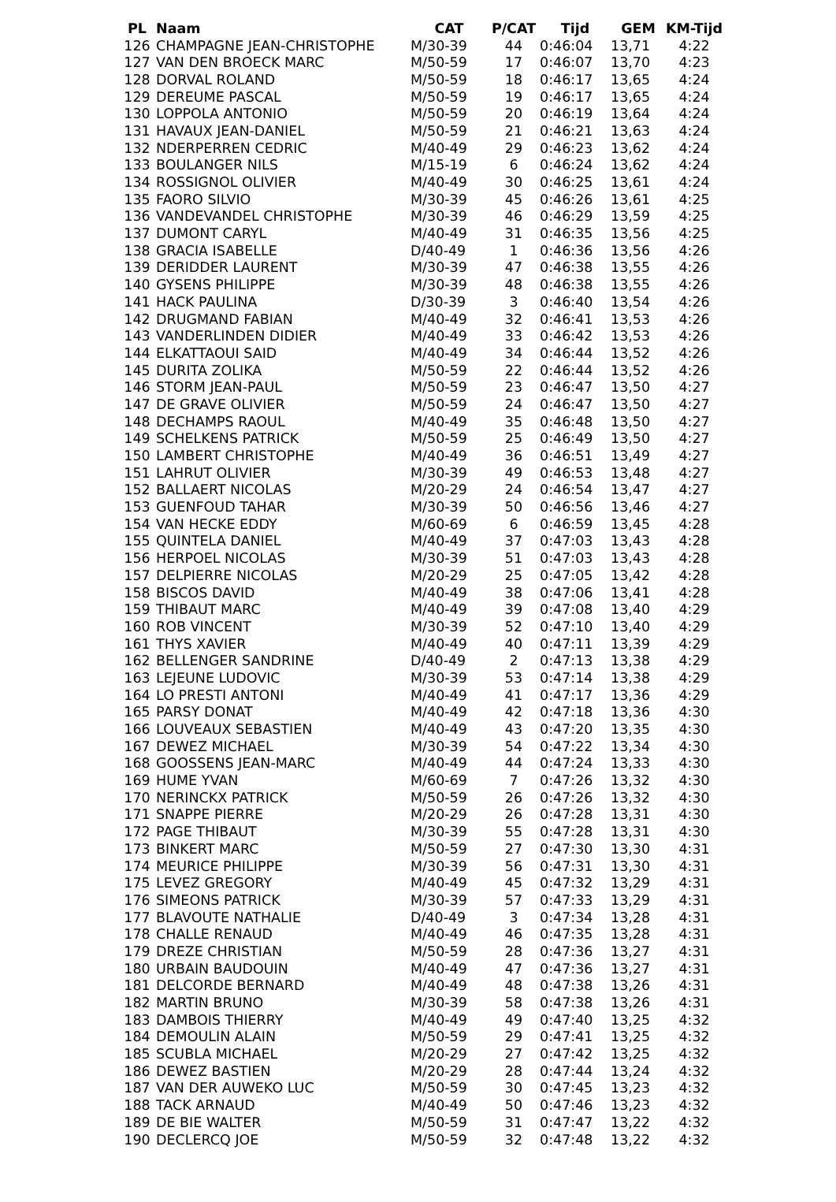| PL | Naam | CAT | P/CAT | Tijd | GEM | KM-Tijd |
| --- | --- | --- | --- | --- | --- | --- |
| 126 | CHAMPAGNE JEAN-CHRISTOPHE | M/30-39 | 44 | 0:46:04 | 13,71 | 4:22 |
| 127 | VAN DEN BROECK MARC | M/50-59 | 17 | 0:46:07 | 13,70 | 4:23 |
| 128 | DORVAL ROLAND | M/50-59 | 18 | 0:46:17 | 13,65 | 4:24 |
| 129 | DEREUME PASCAL | M/50-59 | 19 | 0:46:17 | 13,65 | 4:24 |
| 130 | LOPPOLA ANTONIO | M/50-59 | 20 | 0:46:19 | 13,64 | 4:24 |
| 131 | HAVAUX JEAN-DANIEL | M/50-59 | 21 | 0:46:21 | 13,63 | 4:24 |
| 132 | NDERPERREN CEDRIC | M/40-49 | 29 | 0:46:23 | 13,62 | 4:24 |
| 133 | BOULANGER NILS | M/15-19 | 6 | 0:46:24 | 13,62 | 4:24 |
| 134 | ROSSIGNOL OLIVIER | M/40-49 | 30 | 0:46:25 | 13,61 | 4:24 |
| 135 | FAORO SILVIO | M/30-39 | 45 | 0:46:26 | 13,61 | 4:25 |
| 136 | VANDEVANDEL CHRISTOPHE | M/30-39 | 46 | 0:46:29 | 13,59 | 4:25 |
| 137 | DUMONT CARYL | M/40-49 | 31 | 0:46:35 | 13,56 | 4:25 |
| 138 | GRACIA ISABELLE | D/40-49 | 1 | 0:46:36 | 13,56 | 4:26 |
| 139 | DERIDDER LAURENT | M/30-39 | 47 | 0:46:38 | 13,55 | 4:26 |
| 140 | GYSENS PHILIPPE | M/30-39 | 48 | 0:46:38 | 13,55 | 4:26 |
| 141 | HACK PAULINA | D/30-39 | 3 | 0:46:40 | 13,54 | 4:26 |
| 142 | DRUGMAND FABIAN | M/40-49 | 32 | 0:46:41 | 13,53 | 4:26 |
| 143 | VANDERLINDEN DIDIER | M/40-49 | 33 | 0:46:42 | 13,53 | 4:26 |
| 144 | ELKATTAOUI SAID | M/40-49 | 34 | 0:46:44 | 13,52 | 4:26 |
| 145 | DURITA ZOLIKA | M/50-59 | 22 | 0:46:44 | 13,52 | 4:26 |
| 146 | STORM JEAN-PAUL | M/50-59 | 23 | 0:46:47 | 13,50 | 4:27 |
| 147 | DE GRAVE OLIVIER | M/50-59 | 24 | 0:46:47 | 13,50 | 4:27 |
| 148 | DECHAMPS RAOUL | M/40-49 | 35 | 0:46:48 | 13,50 | 4:27 |
| 149 | SCHELKENS PATRICK | M/50-59 | 25 | 0:46:49 | 13,50 | 4:27 |
| 150 | LAMBERT CHRISTOPHE | M/40-49 | 36 | 0:46:51 | 13,49 | 4:27 |
| 151 | LAHRUT OLIVIER | M/30-39 | 49 | 0:46:53 | 13,48 | 4:27 |
| 152 | BALLAERT NICOLAS | M/20-29 | 24 | 0:46:54 | 13,47 | 4:27 |
| 153 | GUENFOUD TAHAR | M/30-39 | 50 | 0:46:56 | 13,46 | 4:27 |
| 154 | VAN HECKE EDDY | M/60-69 | 6 | 0:46:59 | 13,45 | 4:28 |
| 155 | QUINTELA DANIEL | M/40-49 | 37 | 0:47:03 | 13,43 | 4:28 |
| 156 | HERPOEL NICOLAS | M/30-39 | 51 | 0:47:03 | 13,43 | 4:28 |
| 157 | DELPIERRE NICOLAS | M/20-29 | 25 | 0:47:05 | 13,42 | 4:28 |
| 158 | BISCOS DAVID | M/40-49 | 38 | 0:47:06 | 13,41 | 4:28 |
| 159 | THIBAUT MARC | M/40-49 | 39 | 0:47:08 | 13,40 | 4:29 |
| 160 | ROB VINCENT | M/30-39 | 52 | 0:47:10 | 13,40 | 4:29 |
| 161 | THYS XAVIER | M/40-49 | 40 | 0:47:11 | 13,39 | 4:29 |
| 162 | BELLENGER SANDRINE | D/40-49 | 2 | 0:47:13 | 13,38 | 4:29 |
| 163 | LEJEUNE LUDOVIC | M/30-39 | 53 | 0:47:14 | 13,38 | 4:29 |
| 164 | LO PRESTI ANTONI | M/40-49 | 41 | 0:47:17 | 13,36 | 4:29 |
| 165 | PARSY DONAT | M/40-49 | 42 | 0:47:18 | 13,36 | 4:30 |
| 166 | LOUVEAUX SEBASTIEN | M/40-49 | 43 | 0:47:20 | 13,35 | 4:30 |
| 167 | DEWEZ MICHAEL | M/30-39 | 54 | 0:47:22 | 13,34 | 4:30 |
| 168 | GOOSSENS JEAN-MARC | M/40-49 | 44 | 0:47:24 | 13,33 | 4:30 |
| 169 | HUME YVAN | M/60-69 | 7 | 0:47:26 | 13,32 | 4:30 |
| 170 | NERINCKX PATRICK | M/50-59 | 26 | 0:47:26 | 13,32 | 4:30 |
| 171 | SNAPPE PIERRE | M/20-29 | 26 | 0:47:28 | 13,31 | 4:30 |
| 172 | PAGE THIBAUT | M/30-39 | 55 | 0:47:28 | 13,31 | 4:30 |
| 173 | BINKERT MARC | M/50-59 | 27 | 0:47:30 | 13,30 | 4:31 |
| 174 | MEURICE PHILIPPE | M/30-39 | 56 | 0:47:31 | 13,30 | 4:31 |
| 175 | LEVEZ GREGORY | M/40-49 | 45 | 0:47:32 | 13,29 | 4:31 |
| 176 | SIMEONS PATRICK | M/30-39 | 57 | 0:47:33 | 13,29 | 4:31 |
| 177 | BLAVOUTE NATHALIE | D/40-49 | 3 | 0:47:34 | 13,28 | 4:31 |
| 178 | CHALLE RENAUD | M/40-49 | 46 | 0:47:35 | 13,28 | 4:31 |
| 179 | DREZE CHRISTIAN | M/50-59 | 28 | 0:47:36 | 13,27 | 4:31 |
| 180 | URBAIN BAUDOUIN | M/40-49 | 47 | 0:47:36 | 13,27 | 4:31 |
| 181 | DELCORDE BERNARD | M/40-49 | 48 | 0:47:38 | 13,26 | 4:31 |
| 182 | MARTIN BRUNO | M/30-39 | 58 | 0:47:38 | 13,26 | 4:31 |
| 183 | DAMBOIS THIERRY | M/40-49 | 49 | 0:47:40 | 13,25 | 4:32 |
| 184 | DEMOULIN ALAIN | M/50-59 | 29 | 0:47:41 | 13,25 | 4:32 |
| 185 | SCUBLA MICHAEL | M/20-29 | 27 | 0:47:42 | 13,25 | 4:32 |
| 186 | DEWEZ BASTIEN | M/20-29 | 28 | 0:47:44 | 13,24 | 4:32 |
| 187 | VAN DER AUWEKO LUC | M/50-59 | 30 | 0:47:45 | 13,23 | 4:32 |
| 188 | TACK ARNAUD | M/40-49 | 50 | 0:47:46 | 13,23 | 4:32 |
| 189 | DE BIE WALTER | M/50-59 | 31 | 0:47:47 | 13,22 | 4:32 |
| 190 | DECLERCQ JOE | M/50-59 | 32 | 0:47:48 | 13,22 | 4:32 |